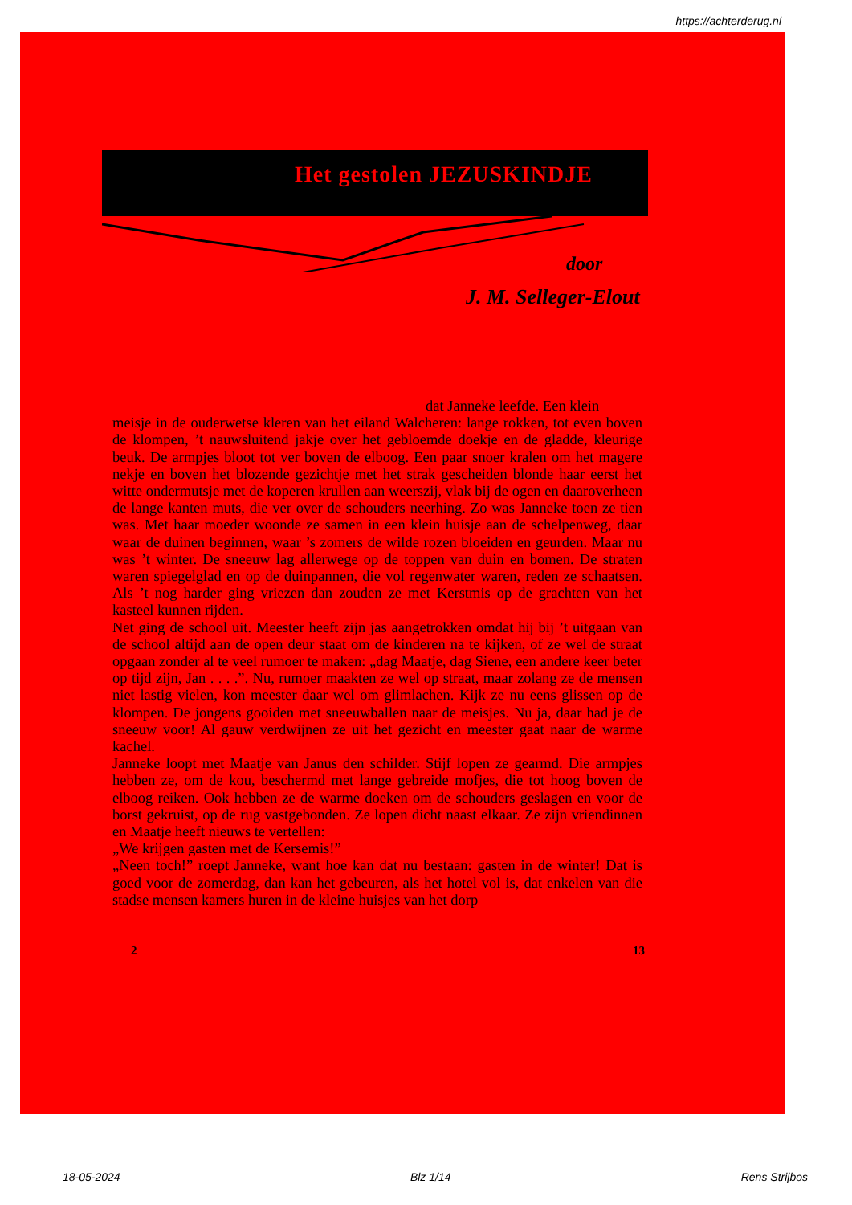https://achterderug.nl
Het gestolen JEZUSKINDJE
door
J. M. Selleger-Elout
dat Janneke leefde. Een klein
meisje in de ouderwetse kleren van het eiland Walcheren: lange rokken, tot even boven de klompen, ’t nauwsluitend jakje over het gebloemde doekje en de gladde, kleurige beuk. De armpjes bloot tot ver boven de elboog. Een paar snoer kralen om het magere nekje en boven het blozende gezichtje met het strak gescheiden blonde haar eerst het witte ondermutsje met de koperen krullen aan weerszij, vlak bij de ogen en daaroverheen de lange kanten muts, die ver over de schouders neerhing. Zo was Janneke toen ze tien was. Met haar moeder woonde ze samen in een klein huisje aan de schelpenweg, daar waar de duinen beginnen, waar ’s zomers de wilde rozen bloeiden en geurden. Maar nu was ’t winter. De sneeuw lag allerwege op de toppen van duin en bomen. De straten waren spiegelglad en op de duinpannen, die vol regenwater waren, reden ze schaatsen. Als ’t nog harder ging vriezen dan zouden ze met Kerstmis op de grachten van het kasteel kunnen rijden.
Net ging de school uit. Meester heeft zijn jas aangetrokken omdat hij bij ’t uitgaan van de school altijd aan de open deur staat om de kinderen na te kijken, of ze wel de straat opgaan zonder al te veel rumoer te maken: „dag Maatje, dag Siene, een andere keer beter op tijd zijn, Jan . . . .”. Nu, rumoer maakten ze wel op straat, maar zolang ze de mensen niet lastig vielen, kon meester daar wel om glimlachen. Kijk ze nu eens glissen op de klompen. De jongens gooiden met sneeuwballen naar de meisjes. Nu ja, daar had je de sneeuw voor! Al gauw verdwijnen ze uit het gezicht en meester gaat naar de warme kachel.
Janneke loopt met Maatje van Janus den schilder. Stijf lopen ze gearmd. Die armpjes hebben ze, om de kou, beschermd met lange gebreide mofjes, die tot hoog boven de elboog reiken. Ook hebben ze de warme doeken om de schouders geslagen en voor de borst gekruist, op de rug vastgebonden. Ze lopen dicht naast elkaar. Ze zijn vriendinnen en Maatje heeft nieuws te vertellen:
„We krijgen gasten met de Kersemis!”
„Neen toch!” roept Janneke, want hoe kan dat nu bestaan: gasten in de winter! Dat is goed voor de zomerdag, dan kan het gebeuren, als het hotel vol is, dat enkelen van die stadse mensen kamers huren in de kleine huisjes van het dorp
2 13
18-05-2024 Blz 1/14 Rens Strijbos